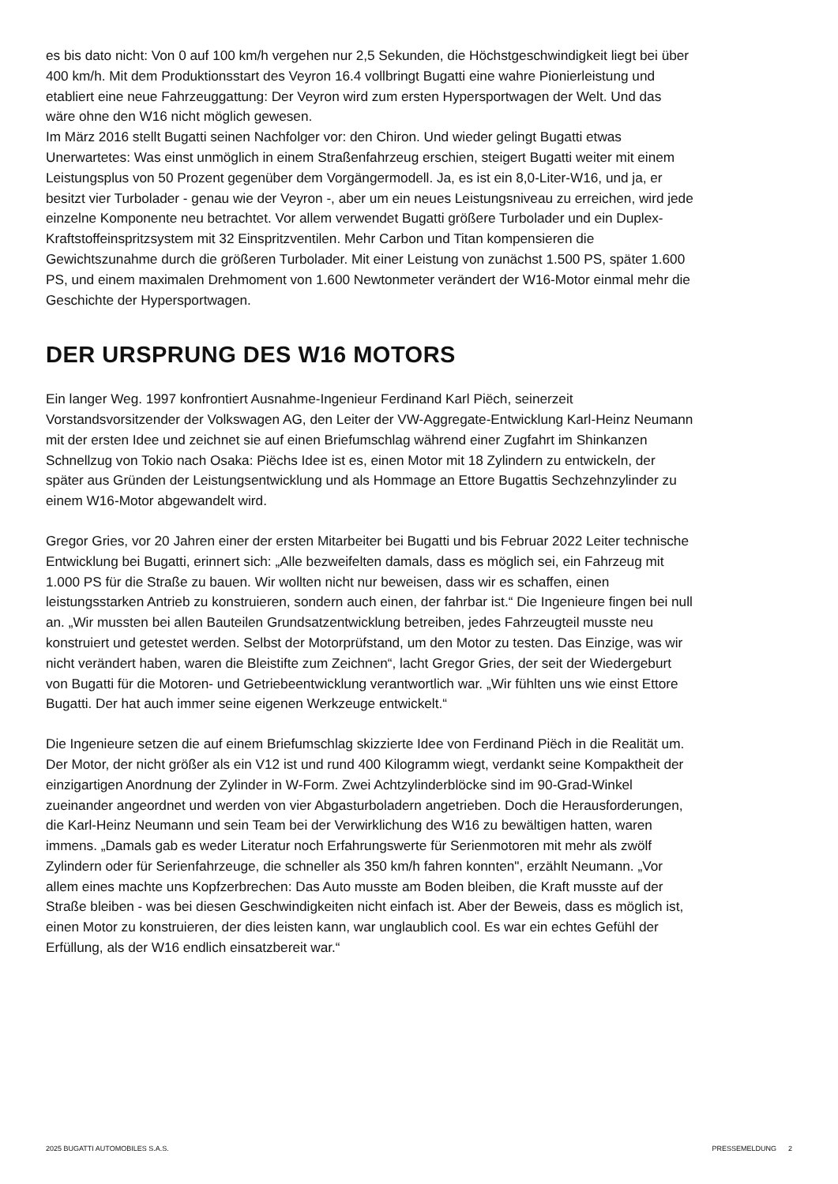es bis dato nicht: Von 0 auf 100 km/h vergehen nur 2,5 Sekunden, die Höchstgeschwindigkeit liegt bei über 400 km/h. Mit dem Produktionsstart des Veyron 16.4 vollbringt Bugatti eine wahre Pionierleistung und etabliert eine neue Fahrzeuggattung: Der Veyron wird zum ersten Hypersportwagen der Welt. Und das wäre ohne den W16 nicht möglich gewesen.
Im März 2016 stellt Bugatti seinen Nachfolger vor: den Chiron. Und wieder gelingt Bugatti etwas Unerwartetes: Was einst unmöglich in einem Straßenfahrzeug erschien, steigert Bugatti weiter mit einem Leistungsplus von 50 Prozent gegenüber dem Vorgängermodell. Ja, es ist ein 8,0-Liter-W16, und ja, er besitzt vier Turbolader - genau wie der Veyron -, aber um ein neues Leistungsniveau zu erreichen, wird jede einzelne Komponente neu betrachtet. Vor allem verwendet Bugatti größere Turbolader und ein Duplex-Kraftstoffeinspritzsystem mit 32 Einspritzventilen. Mehr Carbon und Titan kompensieren die Gewichtszunahme durch die größeren Turbolader. Mit einer Leistung von zunächst 1.500 PS, später 1.600 PS, und einem maximalen Drehmoment von 1.600 Newtonmeter verändert der W16-Motor einmal mehr die Geschichte der Hypersportwagen.
DER URSPRUNG DES W16 MOTORS
Ein langer Weg. 1997 konfrontiert Ausnahme-Ingenieur Ferdinand Karl Piëch, seinerzeit Vorstandsvorsitzender der Volkswagen AG, den Leiter der VW-Aggregate-Entwicklung Karl-Heinz Neumann mit der ersten Idee und zeichnet sie auf einen Briefumschlag während einer Zugfahrt im Shinkanzen Schnellzug von Tokio nach Osaka: Piëchs Idee ist es, einen Motor mit 18 Zylindern zu entwickeln, der später aus Gründen der Leistungsentwicklung und als Hommage an Ettore Bugattis Sechzehnzylinder zu einem W16-Motor abgewandelt wird.
Gregor Gries, vor 20 Jahren einer der ersten Mitarbeiter bei Bugatti und bis Februar 2022 Leiter technische Entwicklung bei Bugatti, erinnert sich: „Alle bezweifelten damals, dass es möglich sei, ein Fahrzeug mit 1.000 PS für die Straße zu bauen. Wir wollten nicht nur beweisen, dass wir es schaffen, einen leistungsstarken Antrieb zu konstruieren, sondern auch einen, der fahrbar ist.“ Die Ingenieure fingen bei null an. „Wir mussten bei allen Bauteilen Grundsatzentwicklung betreiben, jedes Fahrzeugteil musste neu konstruiert und getestet werden. Selbst der Motorprüfstand, um den Motor zu testen. Das Einzige, was wir nicht verändert haben, waren die Bleistifte zum Zeichnen“, lacht Gregor Gries, der seit der Wiedergeburt von Bugatti für die Motoren- und Getriebeentwicklung verantwortlich war. „Wir fühlten uns wie einst Ettore Bugatti. Der hat auch immer seine eigenen Werkzeuge entwickelt.“
Die Ingenieure setzen die auf einem Briefumschlag skizzierte Idee von Ferdinand Piëch in die Realität um. Der Motor, der nicht größer als ein V12 ist und rund 400 Kilogramm wiegt, verdankt seine Kompaktheit der einzigartigen Anordnung der Zylinder in W-Form. Zwei Achtzylinderblöcke sind im 90-Grad-Winkel zueinander angeordnet und werden von vier Abgasturboladern angetrieben. Doch die Herausforderungen, die Karl-Heinz Neumann und sein Team bei der Verwirklichung des W16 zu bewältigen hatten, waren immens. „Damals gab es weder Literatur noch Erfahrungswerte für Serienmotoren mit mehr als zwölf Zylindern oder für Serienfahrzeuge, die schneller als 350 km/h fahren konnten", erzählt Neumann. „Vor allem eines machte uns Kopfzerbrechen: Das Auto musste am Boden bleiben, die Kraft musste auf der Straße bleiben - was bei diesen Geschwindigkeiten nicht einfach ist. Aber der Beweis, dass es möglich ist, einen Motor zu konstruieren, der dies leisten kann, war unglaublich cool. Es war ein echtes Gefühl der Erfüllung, als der W16 endlich einsatzbereit war.“
2025 BUGATTI AUTOMOBILES S.A.S. PRESSEMELDUNG 2